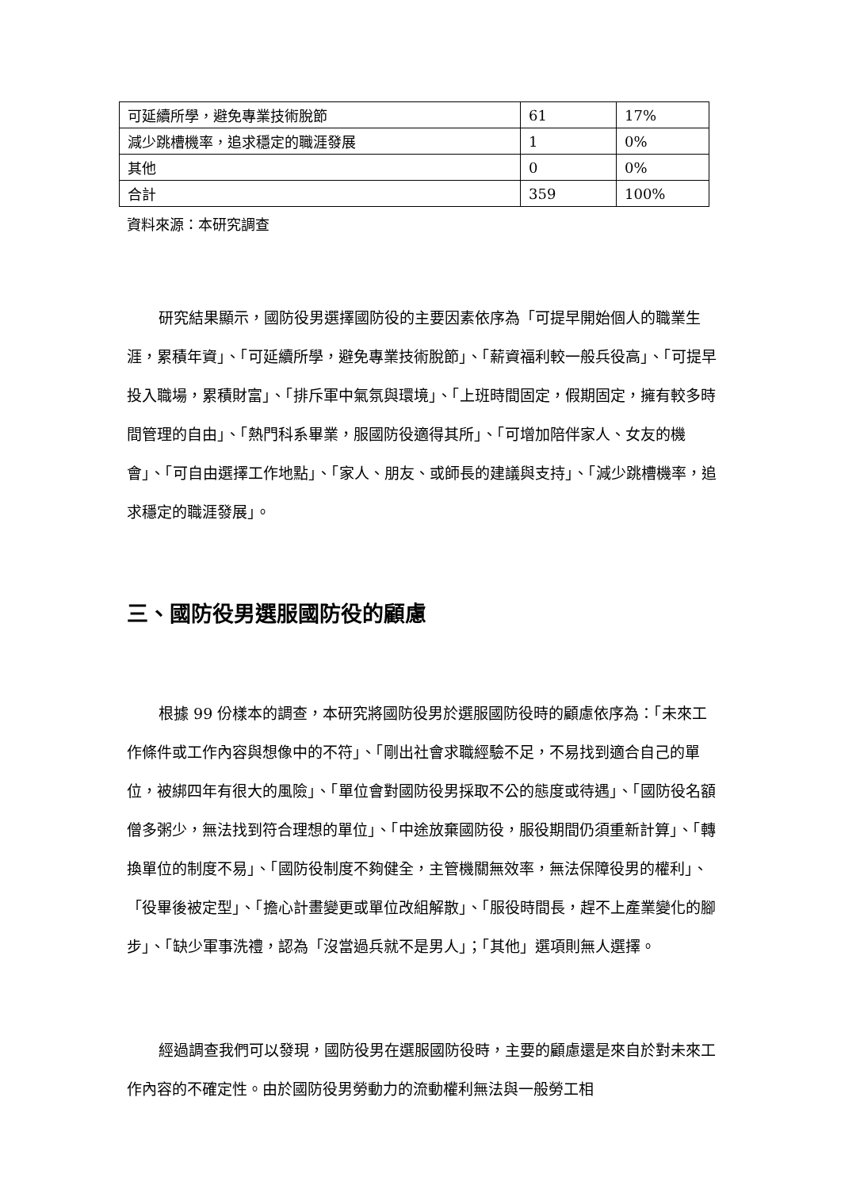| 可延續所學，避免專業技術脫節 | 61 | 17% |
| 減少跳槽機率，追求穩定的職涯發展 | 1 | 0% |
| 其他 | 0 | 0% |
| 合計 | 359 | 100% |
資料來源：本研究調查
研究結果顯示，國防役男選擇國防役的主要因素依序為「可提早開始個人的職業生涯，累積年資」、「可延續所學，避免專業技術脫節」、「薪資福利較一般兵役高」、「可提早投入職場，累積財富」、「排斥軍中氣氛與環境」、「上班時間固定，假期固定，擁有較多時間管理的自由」、「熱門科系畢業，服國防役適得其所」、「可增加陪伴家人、女友的機會」、「可自由選擇工作地點」、「家人、朋友、或師長的建議與支持」、「減少跳槽機率，追求穩定的職涯發展」。
三、國防役男選服國防役的顧慮
根據 99 份樣本的調查，本研究將國防役男於選服國防役時的顧慮依序為：「未來工作條件或工作內容與想像中的不符」、「剛出社會求職經驗不足，不易找到適合自己的單位，被綁四年有很大的風險」、「單位會對國防役男採取不公的態度或待遇」、「國防役名額僧多粥少，無法找到符合理想的單位」、「中途放棄國防役，服役期間仍須重新計算」、「轉換單位的制度不易」、「國防役制度不夠健全，主管機關無效率，無法保障役男的權利」、「役畢後被定型」、「擔心計畫變更或單位改組解散」、「服役時間長，趕不上產業變化的腳步」、「缺少軍事洗禮，認為「沒當過兵就不是男人」；「其他」選項則無人選擇。
經過調查我們可以發現，國防役男在選服國防役時，主要的顧慮還是來自於對未來工作內容的不確定性。由於國防役男勞動力的流動權利無法與一般勞工相